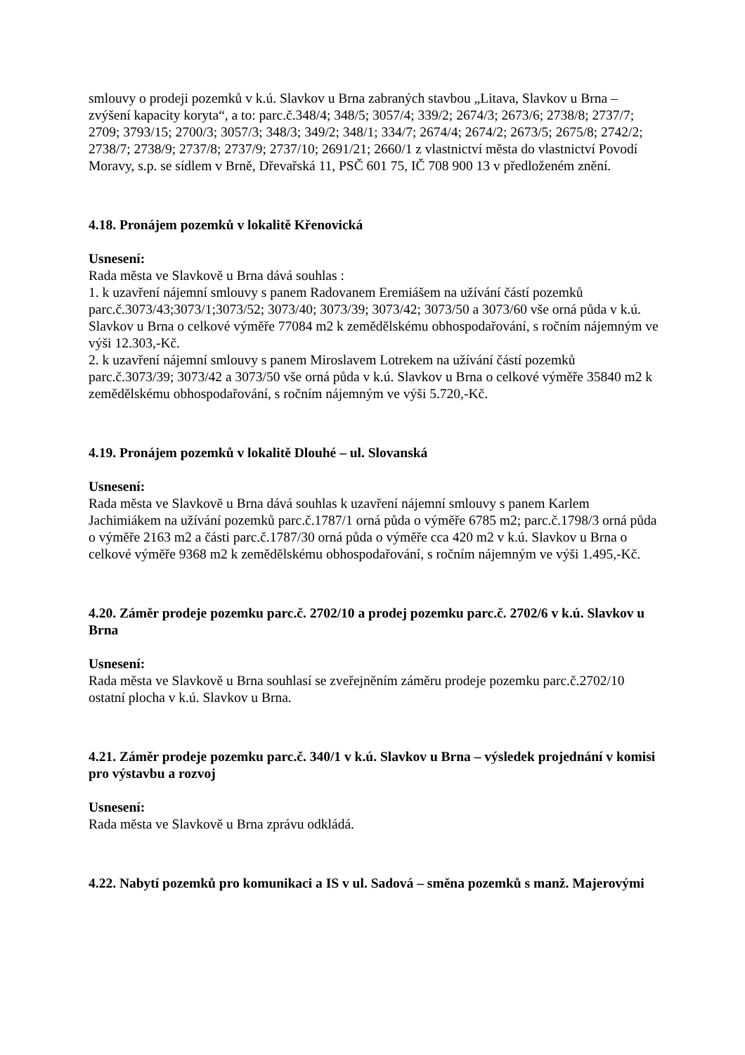smlouvy o prodeji pozemků v k.ú. Slavkov u Brna zabraných stavbou „Litava, Slavkov u Brna – zvýšení kapacity koryta“, a to: parc.č.348/4; 348/5; 3057/4; 339/2; 2674/3; 2673/6; 2738/8; 2737/7; 2709; 3793/15; 2700/3; 3057/3; 348/3; 349/2; 348/1; 334/7; 2674/4; 2674/2; 2673/5; 2675/8; 2742/2; 2738/7; 2738/9; 2737/8; 2737/9; 2737/10; 2691/21; 2660/1 z vlastnictví města do vlastnictví Povodí Moravy, s.p. se sídlem v Brně, Dřevařská 11, PSČ 601 75, IČ 708 900 13 v předloženém znění.
4.18. Pronájem pozemků v lokalitě Křenovická
Usnesení:
Rada města ve Slavkově u Brna dává souhlas :
1. k uzavření nájemní smlouvy s panem Radovanem Eremiášem na užívání částí pozemků parc.č.3073/43;3073/1;3073/52; 3073/40; 3073/39; 3073/42; 3073/50 a 3073/60 vše orná půda v k.ú. Slavkov u Brna o celkové výměře 77084 m2 k zemědělskému obhospodařování, s ročním nájemným ve výši 12.303,-Kč.
2. k uzavření nájemní smlouvy s panem Miroslavem Lotrekem na užívání částí pozemků parc.č.3073/39; 3073/42 a 3073/50 vše orná půda v k.ú. Slavkov u Brna o celkové výměře 35840 m2 k zemědělskému obhospodařování, s ročním nájemným ve výši 5.720,-Kč.
4.19. Pronájem pozemků v lokalitě Dlouhé – ul. Slovanská
Usnesení:
Rada města ve Slavkově u Brna dává souhlas k uzavření nájemní smlouvy s panem Karlem Jachimiákem na užívání pozemků parc.č.1787/1 orná půda o výměře 6785 m2; parc.č.1798/3 orná půda o výměře 2163 m2 a části parc.č.1787/30 orná půda o výměře cca 420 m2 v k.ú. Slavkov u Brna o celkové výměře 9368 m2 k zemědělskému obhospodařování, s ročním nájemným ve výši 1.495,-Kč.
4.20. Záměr prodeje pozemku parc.č. 2702/10 a prodej pozemku parc.č. 2702/6 v k.ú. Slavkov u Brna
Usnesení:
Rada města ve Slavkově u Brna souhlasí se zveřejněním záměru prodeje pozemku parc.č.2702/10 ostatní plocha v k.ú. Slavkov u Brna.
4.21. Záměr prodeje pozemku parc.č. 340/1 v k.ú. Slavkov u Brna – výsledek projednání v komisi pro výstavbu a rozvoj
Usnesení:
Rada města ve Slavkově u Brna zprávu odkládá.
4.22. Nabytí pozemků pro komunikaci a IS v ul. Sadová – směna pozemků s manž. Majerovými